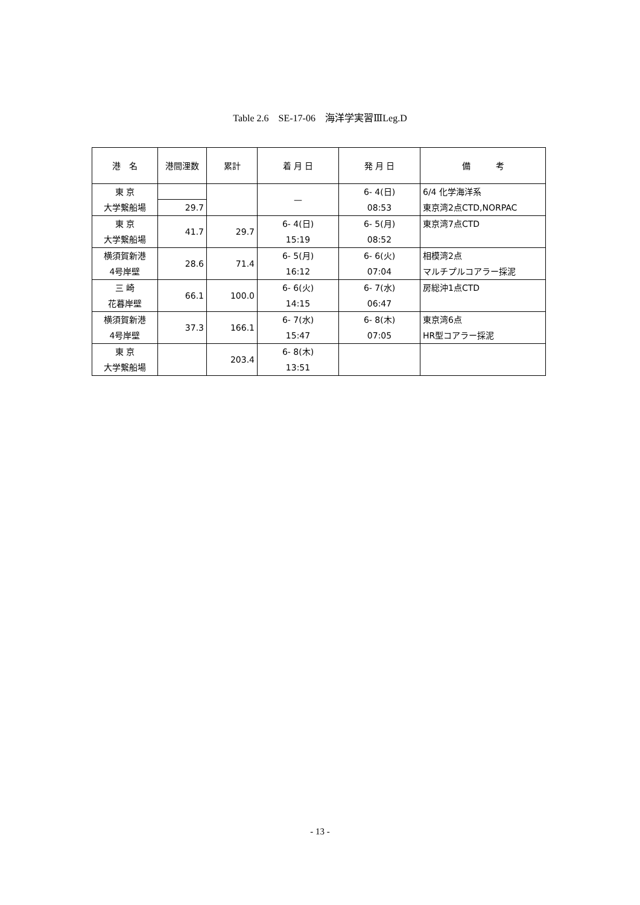Table 2.6　SE-17-06　海洋学実習ⅢLeg.D
| 港 名 | 港間浬数 | 累計 | 着 月 日 | 発 月 日 | 備 考 |
| --- | --- | --- | --- | --- | --- |
| 東 京 大学繋船場 | | | — | 6- 4(日) 08:53 | 6/4 化学海洋系 東京湾2点CTD,NORPAC |
| | 29.7 | | | | |
| 東 京 大学繋船場 | | 29.7 | 6- 4(日) 15:19 | 6- 5(月) 08:52 | 東京湾7点CTD |
| | 41.7 | | | | |
| 横須賀新港 4号岸壁 | | 71.4 | 6- 5(月) 16:12 | 6- 6(火) 07:04 | 相模湾2点 マルチプルコアラー採泥 |
| | 28.6 | | | | |
| 三 崎 花暮岸壁 | | 100.0 | 6- 6(火) 14:15 | 6- 7(水) 06:47 | 房総沖1点CTD |
| | 66.1 | | | | |
| 横須賀新港 4号岸壁 | | 166.1 | 6- 7(水) 15:47 | 6- 8(木) 07:05 | 東京湾6点 HR型コアラー採泥 |
| | 37.3 | | | | |
| 東 京 大学繋船場 | | 203.4 | 6- 8(木) 13:51 | | |
- 13 -